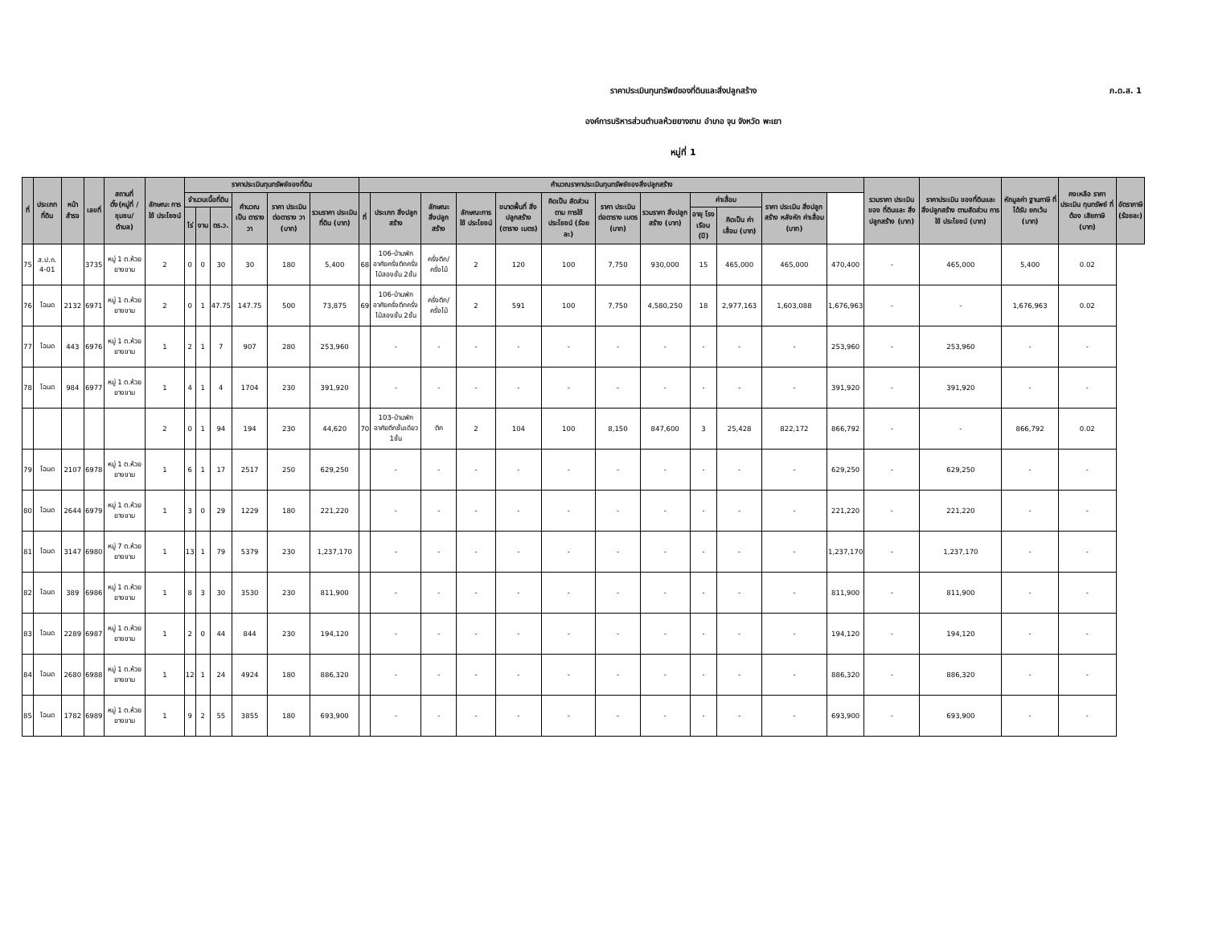ภ.ด.ส. 1
ราคาประเมินทุนทรัพย์ของที่ดินและสิ่งปลูกสร้าง
องค์การบริหารส่วนตำบลห้วยยางขาม อำเภอ จุน จังหวัด พะเยา
หมู่ที่ 1
| ที่ | ประเภท ที่ดิน | หน้า สำรจ | เลขที่ | สถานที่ ตั้ง(หมู่ที่ /ชุมชน/ ตำบล) | ลักษณะ การใช้ ประโยชน์ | ราคาประเมินทุนทรัพย์ของที่ดิน | | | | | | คำนวณราคาประเมินทุนทรัพย์ของสิ่งปลูกสร้าง | | | | | | | | | | | | รวมราคา ประเมินของ ที่ดินและ สิ่งปลูกสร้าง (บาท) | ราคาประเมิน ของที่ดินและ สิ่งปลูกสร้าง ตามสัดส่วน การใช้ ประโยชน์ (บาท) | หักมูลค่า ฐานภาษี ที่ได้รับ ยกเว้น (บาท) | คงเหลือ ราคา ประเมิน ทุนทรัพย์ ที่ต้อง เสียภาษี (บาท) | อัตราภาษี (ร้อยละ) |
| --- | --- | --- | --- | --- | --- | --- | --- | --- | --- | --- | --- | --- | --- | --- | --- | --- | --- | --- | --- | --- | --- | --- | --- | --- | --- | --- | --- | --- |
| | | | | | | จำนวนเนื้อที่ดิน | | | คำนวณ เป็น ตารางวา | ราคา ประเมิน ต่อตาราง วา (บาท) | รวมราคา ประเมิน ที่ดิน (บาท) | ที่ | ประเภท สิ่งปลูกสร้าง | ลักษณะ สิ่งปลูก สร้าง | ลักษณะการ ใช้ ประโยชน์ | ขนาดพื้นที่ สิ่งปลูกสร้าง (ตาราง เมตร) | คิดเป็น สัดส่วนตาม การใช้ ประโยชน์ (ร้อยละ) | ราคา ประเมิน ต่อตาราง เมตร (บาท) | รวมราคา สิ่งปลูก สร้าง (บาท) | ค่าเสื่อม | | ราคา ประเมิน สิ่งปลูก สร้าง หลังหัก ค่าเสื่อม (บาท) | | | | | | |
| | | | | | | ไร่ | งาน | ตร.ว. | | | | | | | | | | | | อายุ โรงเรือน (ปี) | คิดเป็น ค่าเสื่อม (บาท) | | | | | | | |
| 75 | ส.ป.ก. 4-01 | | 3735 | หมู่ 1 ต.ห้วยยางขาม | 2 | 0 | 0 | 30 | 30 | 180 | 5,400 | 68 | 106-บ้านพักอาศัยครึ่งตึกครึ่งไม้สองชั้น 2ชั้น | ครึ่งตึก/ ครึ่งไม้ | 2 | 120 | 100 | 7,750 | 930,000 | 15 | 465,000 | 465,000 | 470,400 | - | 465,000 | 5,400 | 0.02 | |
| 76 | โฉนด | 2132 | 6971 | หมู่ 1 ต.ห้วยยางขาม | 2 | 0 | 1 | 47.75 | 147.75 | 500 | 73,875 | 69 | 106-บ้านพักอาศัยครึ่งตึกครึ่งไม้สองชั้น 2ชั้น | ครึ่งตึก/ ครึ่งไม้ | 2 | 591 | 100 | 7,750 | 4,580,250 | 18 | 2,977,163 | 1,603,088 | 1,676,963 | - | - | 1,676,963 | 0.02 | |
| 77 | โฉนด | 443 | 6976 | หมู่ 1 ต.ห้วยยางขาม | 1 | 2 | 1 | 7 | 907 | 280 | 253,960 | | - | - | - | - | - | - | - | - | - | - | 253,960 | - | 253,960 | - | - | |
| 78 | โฉนด | 984 | 6977 | หมู่ 1 ต.ห้วยยางขาม | 1 | 4 | 1 | 4 | 1704 | 230 | 391,920 | | - | - | - | - | - | - | - | - | - | - | 391,920 | - | 391,920 | - | - | |
| | | | | | 2 | 0 | 1 | 94 | 194 | 230 | 44,620 | 70 | 103-บ้านพักอาศัยตึกชั้นเดียว 1ชั้น | ตึก | 2 | 104 | 100 | 8,150 | 847,600 | 3 | 25,428 | 822,172 | 866,792 | - | - | 866,792 | 0.02 | |
| 79 | โฉนด | 2107 | 6978 | หมู่ 1 ต.ห้วยยางขาม | 1 | 6 | 1 | 17 | 2517 | 250 | 629,250 | | - | - | - | - | - | - | - | - | - | - | 629,250 | - | 629,250 | - | - | |
| 80 | โฉนด | 2644 | 6979 | หมู่ 1 ต.ห้วยยางขาม | 1 | 3 | 0 | 29 | 1229 | 180 | 221,220 | | - | - | - | - | - | - | - | - | - | - | 221,220 | - | 221,220 | - | - | |
| 81 | โฉนด | 3147 | 6980 | หมู่ 7 ต.ห้วยยางขาม | 1 | 13 | 1 | 79 | 5379 | 230 | 1,237,170 | | - | - | - | - | - | - | - | - | - | - | 1,237,170 | - | 1,237,170 | - | - | |
| 82 | โฉนด | 389 | 6986 | หมู่ 1 ต.ห้วยยางขาม | 1 | 8 | 3 | 30 | 3530 | 230 | 811,900 | | - | - | - | - | - | - | - | - | - | - | 811,900 | - | 811,900 | - | - | |
| 83 | โฉนด | 2289 | 6987 | หมู่ 1 ต.ห้วยยางขาม | 1 | 2 | 0 | 44 | 844 | 230 | 194,120 | | - | - | - | - | - | - | - | - | - | - | 194,120 | - | 194,120 | - | - | |
| 84 | โฉนด | 2680 | 6988 | หมู่ 1 ต.ห้วยยางขาม | 1 | 12 | 1 | 24 | 4924 | 180 | 886,320 | | - | - | - | - | - | - | - | - | - | - | 886,320 | - | 886,320 | - | - | |
| 85 | โฉนด | 1782 | 6989 | หมู่ 1 ต.ห้วยยางขาม | 1 | 9 | 2 | 55 | 3855 | 180 | 693,900 | | - | - | - | - | - | - | - | - | - | - | 693,900 | - | 693,900 | - | - | |